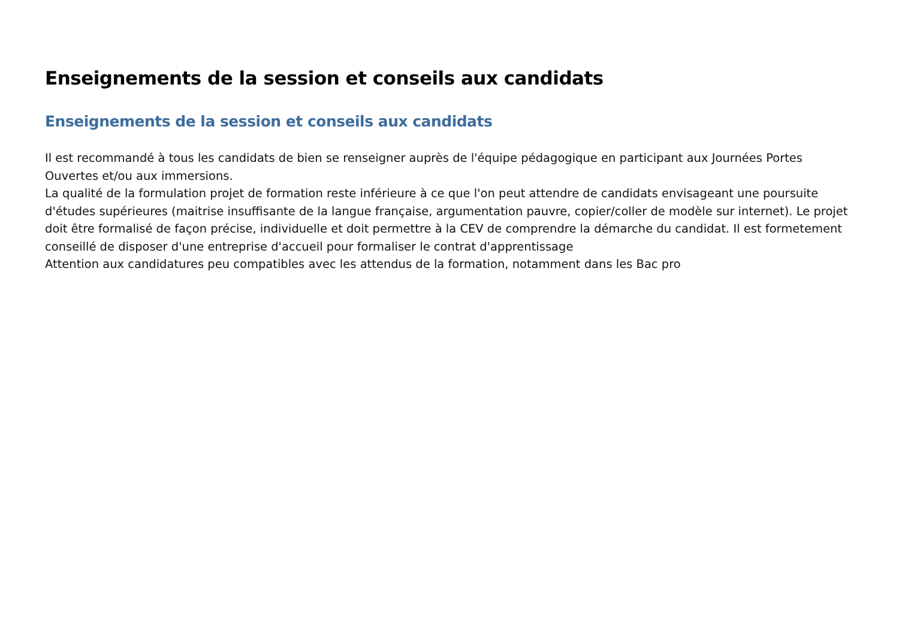Enseignements de la session et conseils aux candidats
Enseignements de la session et conseils aux candidats
Il est recommandé à tous les candidats de bien se renseigner auprès de l'équipe pédagogique en participant aux Journées Portes Ouvertes et/ou aux immersions.
La qualité de la formulation projet de formation reste inférieure à ce que l'on peut attendre de candidats envisageant une poursuite d'études supérieures (maitrise insuffisante de la langue française, argumentation pauvre, copier/coller de modèle sur internet). Le projet doit être formalisé de façon précise, individuelle et doit permettre à la CEV de comprendre la démarche du candidat. Il est formetement conseillé de disposer d'une entreprise d'accueil pour formaliser le contrat d'apprentissage
Attention aux candidatures peu compatibles avec les attendus de la formation, notamment dans les Bac pro